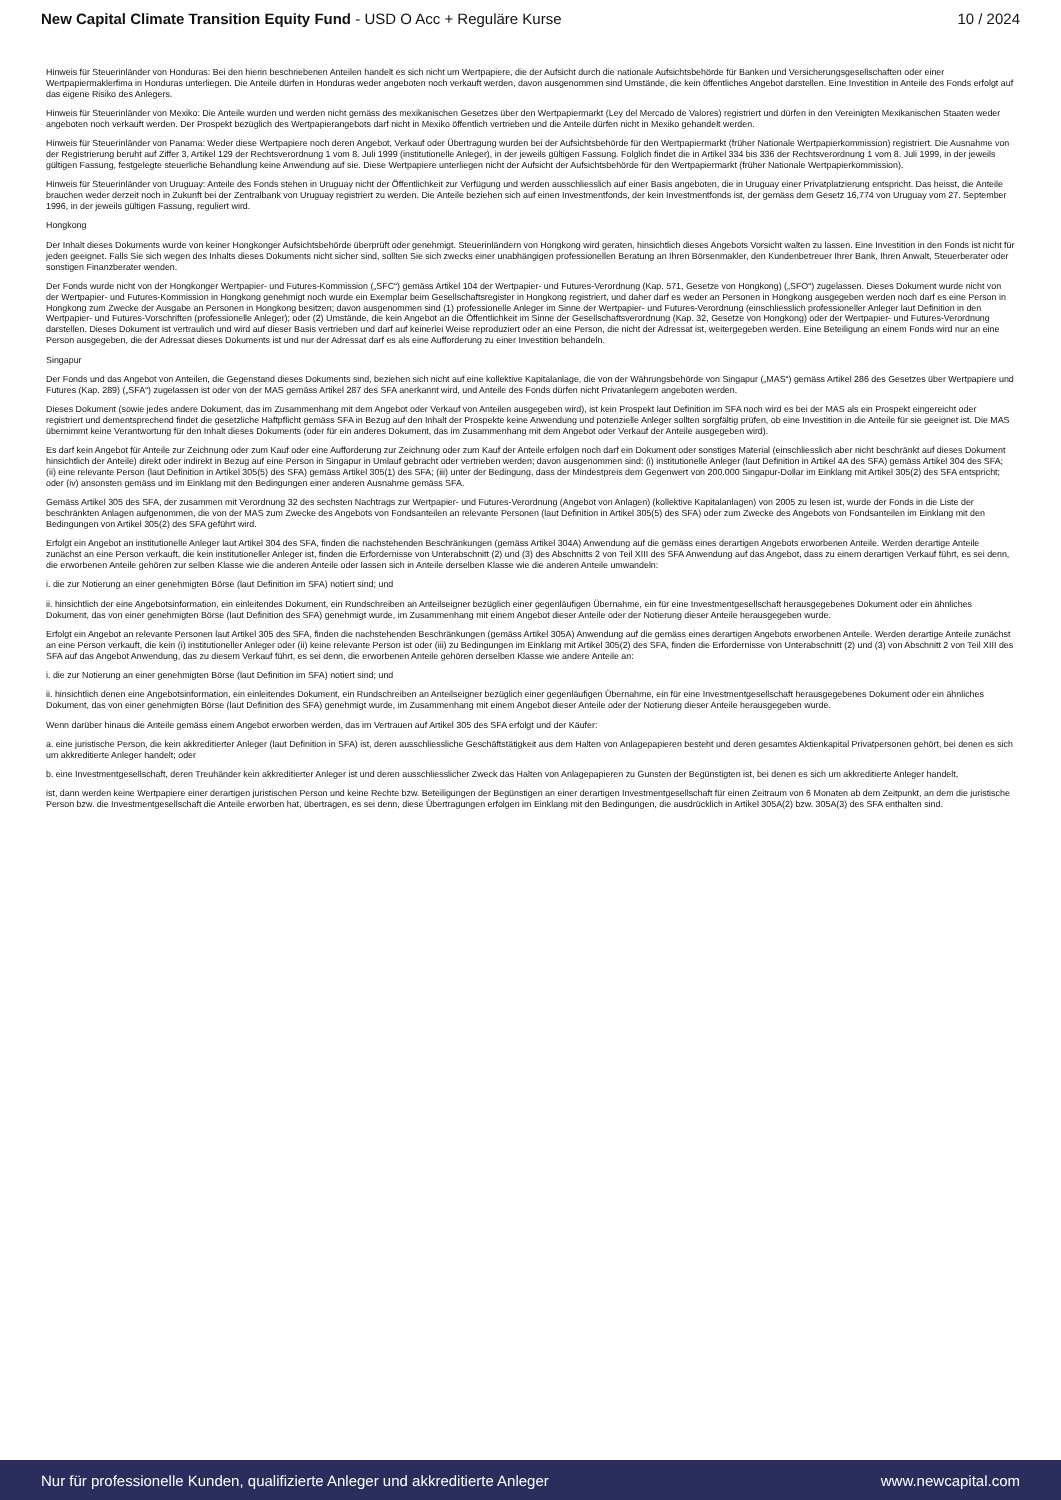New Capital Climate Transition Equity Fund - USD O Acc + Reguläre Kurse
10 / 2024
Hinweis für Steuerinländer von Honduras: Bei den hierin beschriebenen Anteilen handelt es sich nicht um Wertpapiere, die der Aufsicht durch die nationale Aufsichtsbehörde für Banken und Versicherungsgesellschaften oder einer Wertpapiermaklerfima in Honduras unterliegen. Die Anteile dürfen in Honduras weder angeboten noch verkauft werden, davon ausgenommen sind Umstände, die kein öffentliches Angebot darstellen. Eine Investition in Anteile des Fonds erfolgt auf das eigene Risiko des Anlegers.
Hinweis für Steuerinländer von Mexiko: Die Anteile wurden und werden nicht gemäss des mexikanischen Gesetzes über den Wertpapiermarkt (Ley del Mercado de Valores) registriert und dürfen in den Vereinigten Mexikanischen Staaten weder angeboten noch verkauft werden. Der Prospekt bezüglich des Wertpapierangebots darf nicht in Mexiko öffentlich vertrieben und die Anteile dürfen nicht in Mexiko gehandelt werden.
Hinweis für Steuerinländer von Panama: Weder diese Wertpapiere noch deren Angebot, Verkauf oder Übertragung wurden bei der Aufsichtsbehörde für den Wertpapiermarkt (früher Nationale Wertpapierkommission) registriert. Die Ausnahme von der Registrierung beruht auf Ziffer 3, Artikel 129 der Rechtsverordnung 1 vom 8. Juli 1999 (institutionelle Anleger), in der jeweils gültigen Fassung. Folglich findet die in Artikel 334 bis 336 der Rechtsverordnung 1 vom 8. Juli 1999, in der jeweils gültigen Fassung, festgelegte steuerliche Behandlung keine Anwendung auf sie. Diese Wertpapiere unterliegen nicht der Aufsicht der Aufsichtsbehörde für den Wertpapiermarkt (früher Nationale Wertpapierkommission).
Hinweis für Steuerinländer von Uruguay: Anteile des Fonds stehen in Uruguay nicht der Öffentlichkeit zur Verfügung und werden ausschliesslich auf einer Basis angeboten, die in Uruguay einer Privatplatzierung entspricht. Das heisst, die Anteile brauchen weder derzeit noch in Zukunft bei der Zentralbank von Uruguay registriert zu werden. Die Anteile beziehen sich auf einen Investmentfonds, der kein Investmentfonds ist, der gemäss dem Gesetz 16,774 von Uruguay vom 27. September 1996, in der jeweils gültigen Fassung, reguliert wird.
Hongkong
Der Inhalt dieses Dokuments wurde von keiner Hongkonger Aufsichtsbehörde überprüft oder genehmigt. Steuerinländern von Hongkong wird geraten, hinsichtlich dieses Angebots Vorsicht walten zu lassen. Eine Investition in den Fonds ist nicht für jeden geeignet. Falls Sie sich wegen des Inhalts dieses Dokuments nicht sicher sind, sollten Sie sich zwecks einer unabhängigen professionellen Beratung an Ihren Börsenmakler, den Kundenbetreuer Ihrer Bank, Ihren Anwalt, Steuerberater oder sonstigen Finanzberater wenden.
Der Fonds wurde nicht von der Hongkonger Wertpapier- und Futures-Kommission („SFC“) gemäss Artikel 104 der Wertpapier- und Futures-Verordnung (Kap. 571, Gesetze von Hongkong) („SFO“) zugelassen. Dieses Dokument wurde nicht von der Wertpapier- und Futures-Kommission in Hongkong genehmigt noch wurde ein Exemplar beim Gesellschaftsregister in Hongkong registriert, und daher darf es weder an Personen in Hongkong ausgegeben werden noch darf es eine Person in Hongkong zum Zwecke der Ausgabe an Personen in Hongkong besitzen; davon ausgenommen sind (1) professionelle Anleger im Sinne der Wertpapier- und Futures-Verordnung (einschliesslich professioneller Anleger laut Definition in den Wertpapier- und Futures-Vorschriften (professionelle Anleger); oder (2) Umstände, die kein Angebot an die Öffentlichkeit im Sinne der Gesellschaftsverordnung (Kap. 32, Gesetze von Hongkong) oder der Wertpapier- und Futures-Verordnung darstellen. Dieses Dokument ist vertraulich und wird auf dieser Basis vertrieben und darf auf keinerlei Weise reproduziert oder an eine Person, die nicht der Adressat ist, weitergegeben werden. Eine Beteiligung an einem Fonds wird nur an eine Person ausgegeben, die der Adressat dieses Dokuments ist und nur der Adressat darf es als eine Aufforderung zu einer Investition behandeln.
Singapur
Der Fonds und das Angebot von Anteilen, die Gegenstand dieses Dokuments sind, beziehen sich nicht auf eine kollektive Kapitalanlage, die von der Währungsbehörde von Singapur („MAS“) gemäss Artikel 286 des Gesetzes über Wertpapiere und Futures (Kap. 289) („SFA“) zugelassen ist oder von der MAS gemäss Artikel 287 des SFA anerkannt wird, und Anteile des Fonds dürfen nicht Privatanlegern angeboten werden.
Dieses Dokument (sowie jedes andere Dokument, das im Zusammenhang mit dem Angebot oder Verkauf von Anteilen ausgegeben wird), ist kein Prospekt laut Definition im SFA noch wird es bei der MAS als ein Prospekt eingereicht oder registriert und dementsprechend findet die gesetzliche Haftpflicht gemäss SFA in Bezug auf den Inhalt der Prospekte keine Anwendung und potenzielle Anleger sollten sorgfältig prüfen, ob eine Investition in die Anteile für sie geeignet ist. Die MAS übernimmt keine Verantwortung für den Inhalt dieses Dokuments (oder für ein anderes Dokument, das im Zusammenhang mit dem Angebot oder Verkauf der Anteile ausgegeben wird).
Es darf kein Angebot für Anteile zur Zeichnung oder zum Kauf oder eine Aufforderung zur Zeichnung oder zum Kauf der Anteile erfolgen noch darf ein Dokument oder sonstiges Material (einschliesslich aber nicht beschränkt auf dieses Dokument hinsichtlich der Anteile) direkt oder indirekt in Bezug auf eine Person in Singapur in Umlauf gebracht oder vertrieben werden; davon ausgenommen sind: (i) institutionelle Anleger (laut Definition in Artikel 4A des SFA) gemäss Artikel 304 des SFA; (ii) eine relevante Person (laut Definition in Artikel 305(5) des SFA) gemäss Artikel 305(1) des SFA; (iii) unter der Bedingung, dass der Mindestpreis dem Gegenwert von 200.000 Singapur-Dollar im Einklang mit Artikel 305(2) des SFA entspricht; oder (iv) ansonsten gemäss und im Einklang mit den Bedingungen einer anderen Ausnahme gemäss SFA.
Gemäss Artikel 305 des SFA, der zusammen mit Verordnung 32 des sechsten Nachtrags zur Wertpapier- und Futures-Verordnung (Angebot von Anlagen) (kollektive Kapitalanlagen) von 2005 zu lesen ist, wurde der Fonds in die Liste der beschränkten Anlagen aufgenommen, die von der MAS zum Zwecke des Angebots von Fondsanteilen an relevante Personen (laut Definition in Artikel 305(5) des SFA) oder zum Zwecke des Angebots von Fondsanteilen im Einklang mit den Bedingungen von Artikel 305(2) des SFA geführt wird.
Erfolgt ein Angebot an institutionelle Anleger laut Artikel 304 des SFA, finden die nachstehenden Beschränkungen (gemäss Artikel 304A) Anwendung auf die gemäss eines derartigen Angebots erworbenen Anteile. Werden derartige Anteile zunächst an eine Person verkauft, die kein institutioneller Anleger ist, finden die Erfordernisse von Unterabschnitt (2) und (3) des Abschnitts 2 von Teil XIII des SFA Anwendung auf das Angebot, dass zu einem derartigen Verkauf führt, es sei denn, die erworbenen Anteile gehören zur selben Klasse wie die anderen Anteile oder lassen sich in Anteile derselben Klasse wie die anderen Anteile umwandeln:
i. die zur Notierung an einer genehmigten Börse (laut Definition im SFA) notiert sind; und
ii. hinsichtlich der eine Angebotsinformation, ein einleitendes Dokument, ein Rundschreiben an Anteilseigner bezüglich einer gegenläufigen Übernahme, ein für eine Investmentgesellschaft herausgegebenes Dokument oder ein ähnliches Dokument, das von einer genehmigten Börse (laut Definition des SFA) genehmigt wurde, im Zusammenhang mit einem Angebot dieser Anteile oder der Notierung dieser Anteile herausgegeben wurde.
Erfolgt ein Angebot an relevante Personen laut Artikel 305 des SFA, finden die nachstehenden Beschränkungen (gemäss Artikel 305A) Anwendung auf die gemäss eines derartigen Angebots erworbenen Anteile. Werden derartige Anteile zunächst an eine Person verkauft, die kein (i) institutioneller Anleger oder (ii) keine relevante Person ist oder (iii) zu Bedingungen im Einklang mit Artikel 305(2) des SFA, finden die Erfordernisse von Unterabschnitt (2) und (3) von Abschnitt 2 von Teil XIII des SFA auf das Angebot Anwendung, das zu diesem Verkauf führt, es sei denn, die erworbenen Anteile gehören derselben Klasse wie andere Anteile an:
i. die zur Notierung an einer genehmigten Börse (laut Definition im SFA) notiert sind; und
ii. hinsichtlich denen eine Angebotsinformation, ein einleitendes Dokument, ein Rundschreiben an Anteilseigner bezüglich einer gegenläufigen Übernahme, ein für eine Investmentgesellschaft herausgegebenes Dokument oder ein ähnliches Dokument, das von einer genehmigten Börse (laut Definition des SFA) genehmigt wurde, im Zusammenhang mit einem Angebot dieser Anteile oder der Notierung dieser Anteile herausgegeben wurde.
Wenn darüber hinaus die Anteile gemäss einem Angebot erworben werden, das im Vertrauen auf Artikel 305 des SFA erfolgt und der Käufer:
a. eine juristische Person, die kein akkreditierter Anleger (laut Definition in SFA) ist, deren ausschliessliche Geschäftstätigkeit aus dem Halten von Anlagepapieren besteht und deren gesamtes Aktienkapital Privatpersonen gehört, bei denen es sich um akkreditierte Anleger handelt; oder
b. eine Investmentgesellschaft, deren Treuhänder kein akkreditierter Anleger ist und deren ausschliesslicher Zweck das Halten von Anlagepapieren zu Gunsten der Begünstigten ist, bei denen es sich um akkreditierte Anleger handelt,
ist, dann werden keine Wertpapiere einer derartigen juristischen Person und keine Rechte bzw. Beteiligungen der Begünstigen an einer derartigen Investmentgesellschaft für einen Zeitraum von 6 Monaten ab dem Zeitpunkt, an dem die juristische Person bzw. die Investmentgesellschaft die Anteile erworben hat, übertragen, es sei denn, diese Übertragungen erfolgen im Einklang mit den Bedingungen, die ausdrücklich in Artikel 305A(2) bzw. 305A(3) des SFA enthalten sind.
Nur für professionelle Kunden, qualifizierte Anleger und akkreditierte Anleger
www.newcapital.com